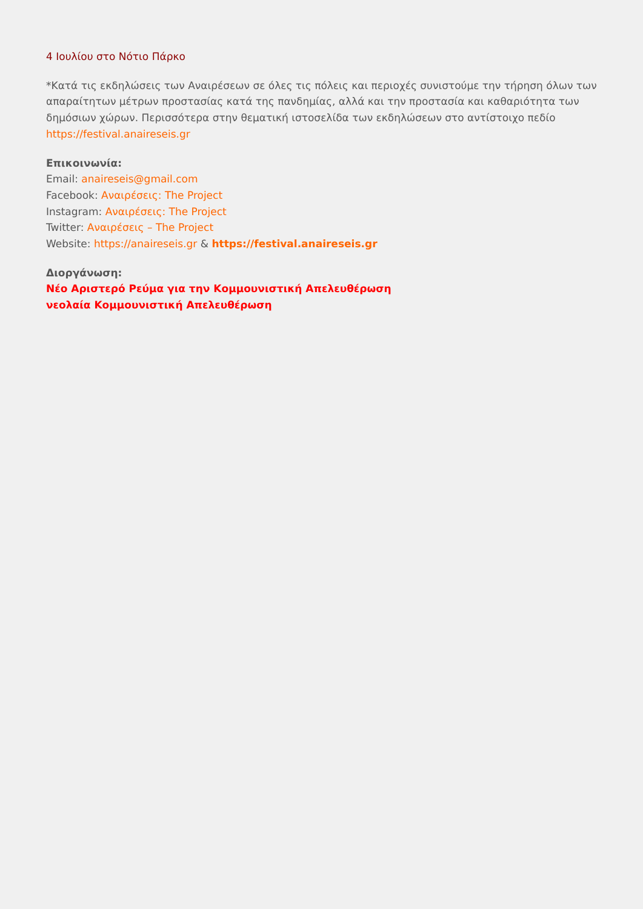4 Ιουλίου στο Νότιο Πάρκο
*Κατά τις εκδηλώσεις των Αναιρέσεων σε όλες τις πόλεις και περιοχές συνιστούμε την τήρηση όλων των απαραίτητων μέτρων προστασίας κατά της πανδημίας, αλλά και την προστασία και καθαριότητα των δημόσιων χώρων. Περισσότερα στην θεματική ιστοσελίδα των εκδηλώσεων στο αντίστοιχο πεδίο https://festival.anaireseis.gr
Επικοινωνία:
Email: anaireseis@gmail.com
Facebook: Αναιρέσεις: The Project
Instagram: Αναιρέσεις: The Project
Twitter: Αναιρέσεις – The Project
Website: https://anaireseis.gr & https://festival.anaireseis.gr
Διοργάνωση:
Νέο Αριστερό Ρεύμα για την Κομμουνιστική Απελευθέρωση
νεολαία Κομμουνιστική Απελευθέρωση